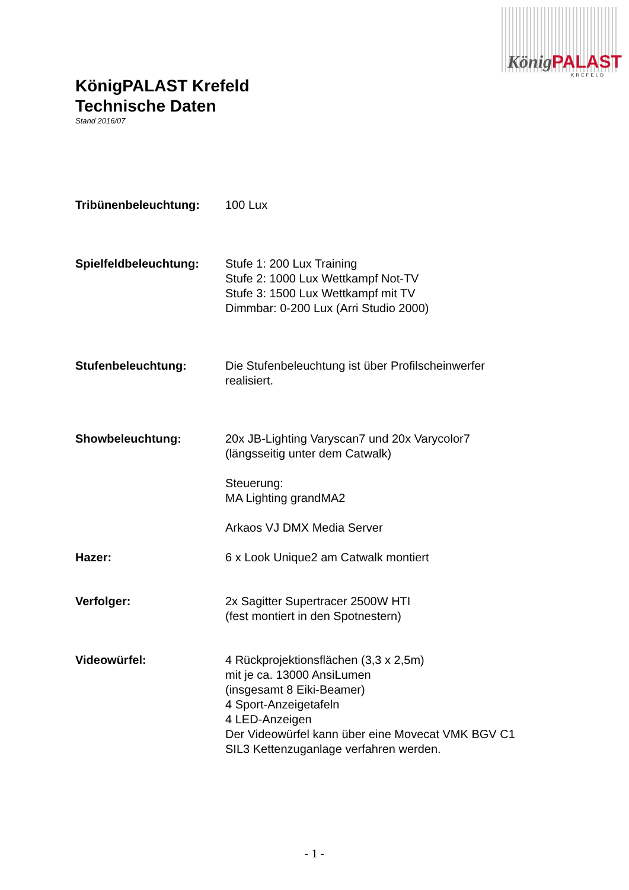KönigPALAST
KREFELD
KönigPALAST Krefeld
Technische Daten
Stand 2016/07
Tribünenbeleuchtung: 100 Lux
Spielfeldbeleuchtung: Stufe 1: 200 Lux Training
Stufe 2: 1000 Lux Wettkampf Not-TV
Stufe 3: 1500 Lux Wettkampf mit TV
Dimmbar: 0-200 Lux (Arri Studio 2000)
Stufenbeleuchtung: Die Stufenbeleuchtung ist über Profilscheinwerfer
realisiert.
Showbeleuchtung: 20x JB-Lighting Varyscan7 und 20x Varycolor7
(längsseitig unter dem Catwalk)
Steuerung:
MA Lighting grandMA2
Arkaos VJ DMX Media Server
Hazer: 6 x Look Unique2 am Catwalk montiert
Verfolger: 2x Sagitter Supertracer 2500W HTI
(fest montiert in den Spotnestern)
Videowürfel: 4 Rückprojektionsflächen (3,3 x 2,5m)
mit je ca. 13000 AnsiLumen
(insgesamt 8 Eiki-Beamer)
4 Sport-Anzeigetafeln
4 LED-Anzeigen
Der Videowürfel kann über eine Movecat VMK BGV C1
SIL3 Kettenzuganlage verfahren werden.
- 1 -